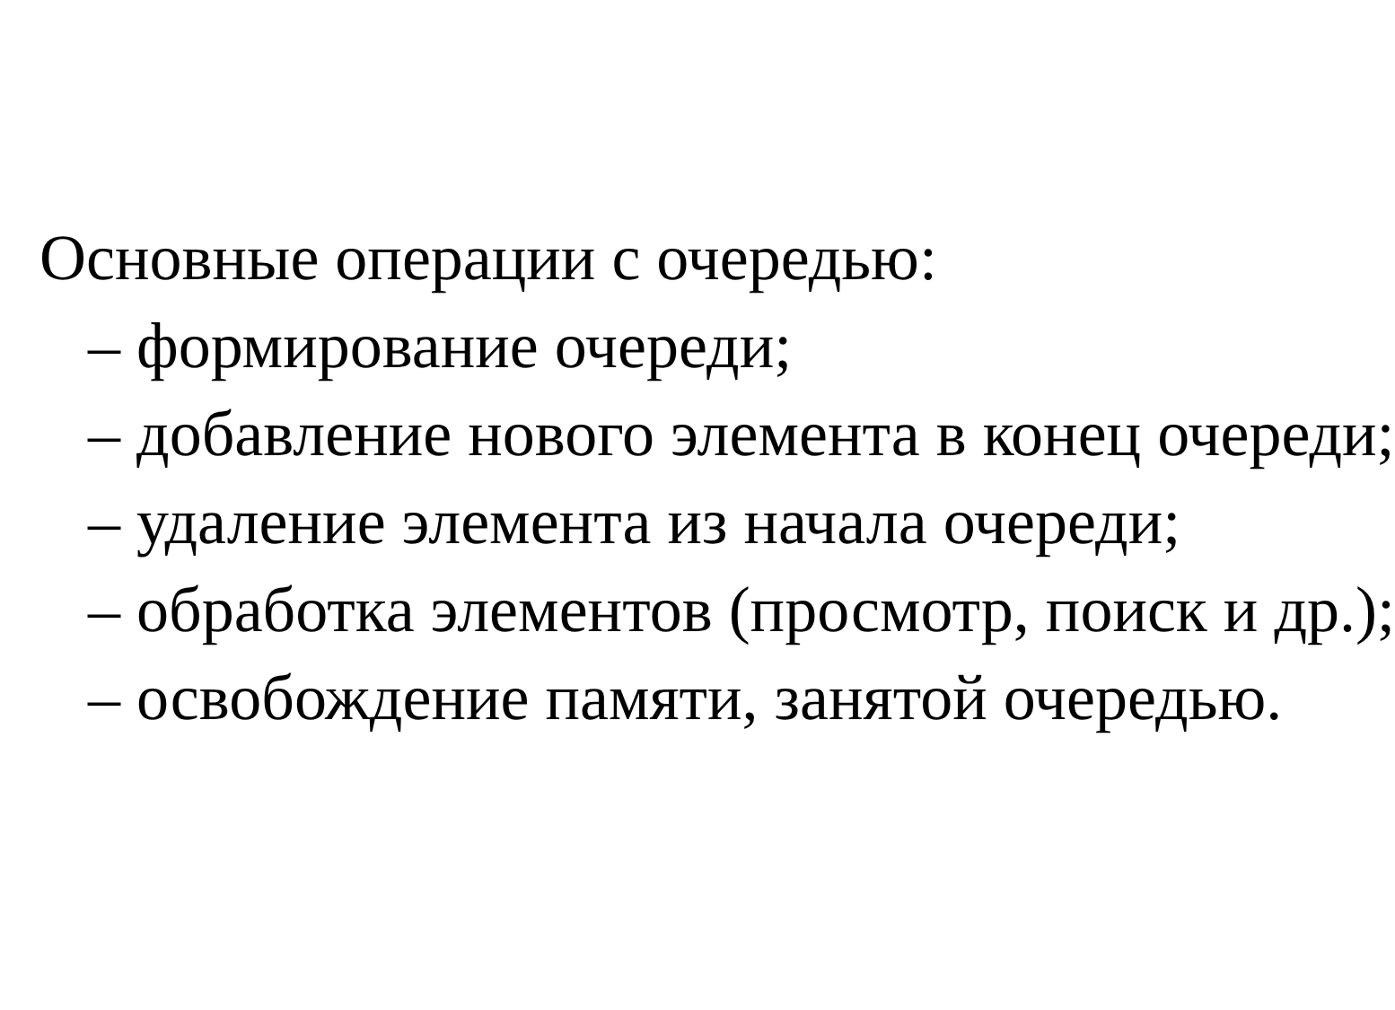Основные операции с очередью:
– формирование очереди;
– добавление нового элемента в конец очереди;
– удаление элемента из начала очереди;
– обработка элементов (просмотр, поиск и др.);
– освобождение памяти, занятой очередью.